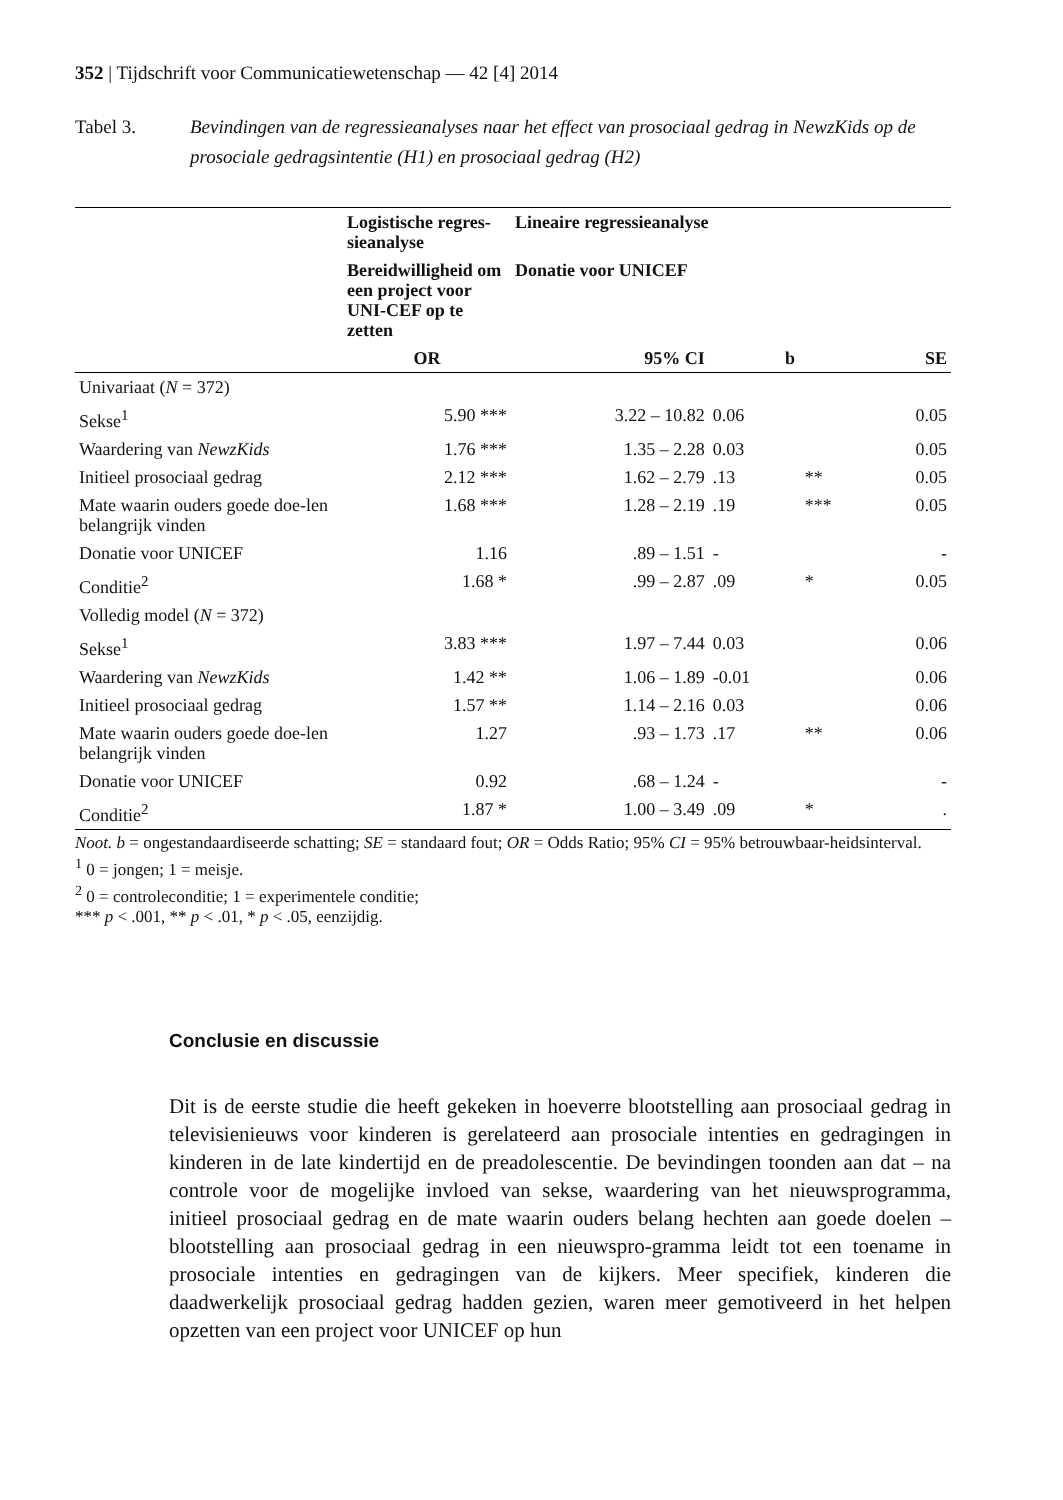352 | Tijdschrift voor Communicatiewetenschap — 42 [4] 2014
Tabel 3. Bevindingen van de regressieanalyses naar het effect van prosociaal gedrag in NewzKids op de prosociale gedragsintentie (H1) en prosociaal gedrag (H2)
| | Logistische regres-sieanalyse | Lineaire regressieanalyse | | | |
| --- | --- | --- | --- | --- | --- |
| | Bereidwilligheid om een project voor UNI-CEF op te zetten | Donatie voor UNICEF | | | |
| | OR | 95% CI | b | | SE |
| Univariaat ( N = 372) | | | | | |
| Sekse<sup>1</sup> | 5.90 *** | 3.22 – 10.82 | 0.06 | | 0.05 |
| Waardering van NewzKids | 1.76 *** | 1.35 – 2.28 | 0.03 | | 0.05 |
| Initieel prosociaal gedrag | 2.12 *** | 1.62 – 2.79 | .13 | ** | 0.05 |
| Mate waarin ouders goede doe-len belangrijk vinden | 1.68 *** | 1.28 – 2.19 | .19 | *** | 0.05 |
| Donatie voor UNICEF | 1.16 | .89 – 1.51 | - | | - |
| Conditie<sup>2</sup> | 1.68 * | .99 – 2.87 | .09 | * | 0.05 |
| Volledig model ( N = 372) | | | | | |
| Sekse<sup>1</sup> | 3.83 *** | 1.97 – 7.44 | 0.03 | | 0.06 |
| Waardering van NewzKids | 1.42 ** | 1.06 – 1.89 | -0.01 | | 0.06 |
| Initieel prosociaal gedrag | 1.57 ** | 1.14 – 2.16 | 0.03 | | 0.06 |
| Mate waarin ouders goede doe-len belangrijk vinden | 1.27 | .93 – 1.73 | .17 | ** | 0.06 |
| Donatie voor UNICEF | 0.92 | .68 – 1.24 | - | | - |
| Conditie<sup>2</sup> | 1.87 * | 1.00 – 3.49 | .09 | * | . |
Noot. b = ongestandaardiseerde schatting; SE = standaard fout; OR = Odds Ratio; 95% CI = 95% betrouwbaar-heidsinterval.
<sup>1</sup> 0 = jongen; 1 = meisje.
<sup>2</sup> 0 = controleconditie; 1 = experimentele conditie;
*** p < .001, ** p < .01, * p < .05, eenzijdig.
Conclusie en discussie
Dit is de eerste studie die heeft gekeken in hoeverre blootstelling aan prosociaal gedrag in televisienieuws voor kinderen is gerelateerd aan prosociale intenties en gedragingen in kinderen in de late kindertijd en de preadolescentie. De bevindingen toonden aan dat – na controle voor de mogelijke invloed van sekse, waardering van het nieuwsprogramma, initieel prosociaal gedrag en de mate waarin ouders belang hechten aan goede doelen – blootstelling aan prosociaal gedrag in een nieuwspro-gramma leidt tot een toename in prosociale intenties en gedragingen van de kijkers. Meer specifiek, kinderen die daadwerkelijk prosociaal gedrag hadden gezien, waren meer gemotiveerd in het helpen opzetten van een project voor UNICEF op hun